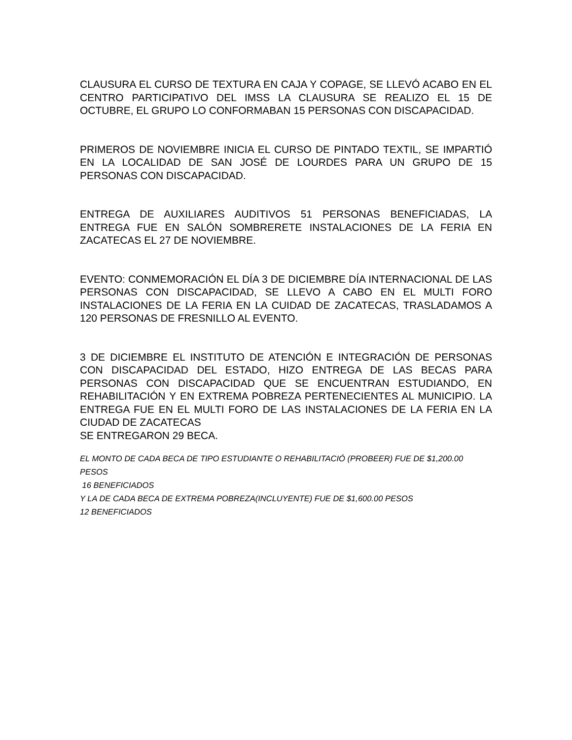CLAUSURA EL CURSO DE TEXTURA EN CAJA Y COPAGE, SE LLEVÓ ACABO EN EL CENTRO PARTICIPATIVO DEL IMSS LA CLAUSURA SE REALIZO EL 15 DE OCTUBRE, EL GRUPO LO CONFORMABAN 15 PERSONAS CON DISCAPACIDAD.
PRIMEROS DE NOVIEMBRE INICIA EL CURSO DE PINTADO TEXTIL, SE IMPARTIÓ EN LA LOCALIDAD DE SAN JOSÉ DE LOURDES PARA UN GRUPO DE 15 PERSONAS CON DISCAPACIDAD.
ENTREGA DE AUXILIARES AUDITIVOS 51 PERSONAS BENEFICIADAS, LA ENTREGA FUE EN SALÓN SOMBRERETE INSTALACIONES DE LA FERIA EN ZACATECAS EL 27 DE NOVIEMBRE.
EVENTO: CONMEMORACIÓN EL DÍA 3 DE DICIEMBRE DÍA INTERNACIONAL DE LAS PERSONAS CON DISCAPACIDAD, SE LLEVO A CABO EN EL MULTI FORO INSTALACIONES DE LA FERIA EN LA CUIDAD DE ZACATECAS, TRASLADAMOS A 120 PERSONAS DE FRESNILLO AL EVENTO.
3 DE DICIEMBRE EL INSTITUTO DE ATENCIÓN E INTEGRACIÓN DE PERSONAS CON DISCAPACIDAD DEL ESTADO, HIZO ENTREGA DE LAS BECAS PARA PERSONAS CON DISCAPACIDAD QUE SE ENCUENTRAN ESTUDIANDO, EN REHABILITACIÓN Y EN EXTREMA POBREZA PERTENECIENTES AL MUNICIPIO. LA ENTREGA FUE EN EL MULTI FORO DE LAS INSTALACIONES DE LA FERIA EN LA CIUDAD DE ZACATECAS
SE ENTREGARON 29 BECA.
EL MONTO DE CADA BECA DE TIPO ESTUDIANTE O REHABILITACIÓ (PROBEER) FUE DE $1,200.00 PESOS
16 BENEFICIADOS
Y LA DE CADA BECA DE EXTREMA POBREZA(INCLUYENTE) FUE DE $1,600.00 PESOS
12 BENEFICIADOS